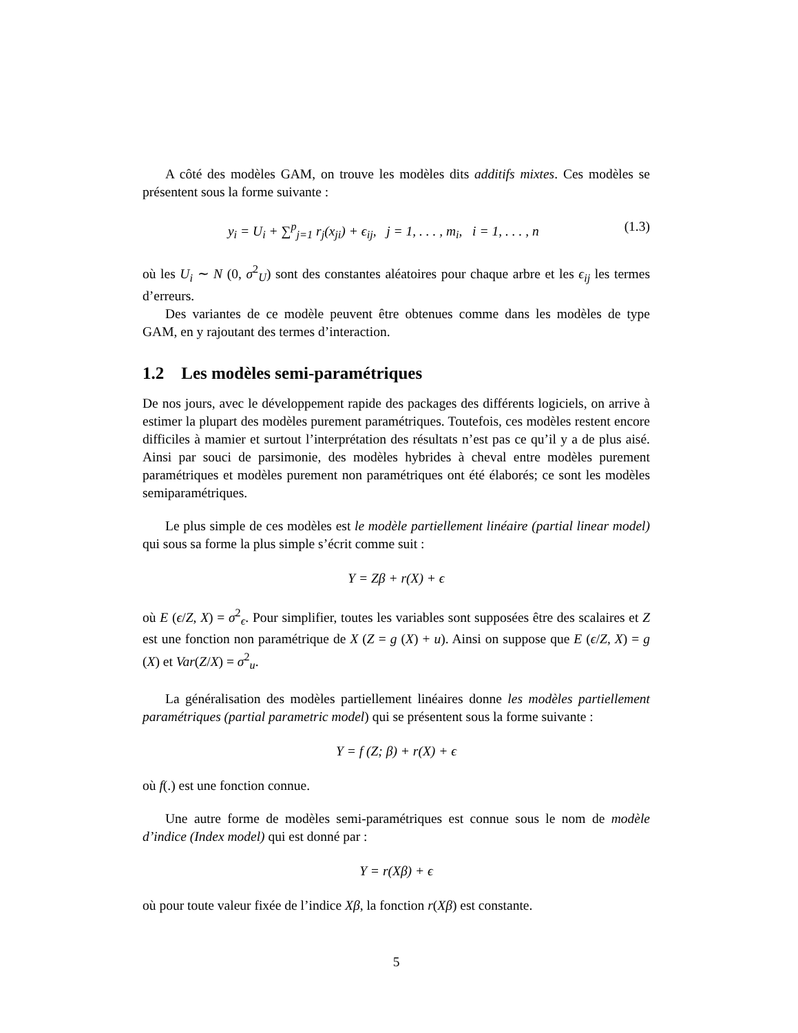A côté des modèles GAM, on trouve les modèles dits additifs mixtes. Ces modèles se présentent sous la forme suivante :
y<sub>i</sub> = U<sub>i</sub> + ∑<sup>p</sup><sub>j=1</sub> r<sub>j</sub>(x<sub>ji</sub>) + ϵ<sub>ij</sub>, j = 1, . . . , m<sub>i</sub>, i = 1, . . . , n (1.3)
où les U<sub>i</sub> ∼ N (0, σ<sup>2</sup><sub>U</sub>) sont des constantes aléatoires pour chaque arbre et les ϵ<sub>ij</sub> les termes d’erreurs.
Des variantes de ce modèle peuvent être obtenues comme dans les modèles de type GAM, en y rajoutant des termes d’interaction.
1.2 Les modèles semi-paramétriques
De nos jours, avec le développement rapide des packages des différents logiciels, on arrive à estimer la plupart des modèles purement paramétriques. Toutefois, ces modèles restent encore difficiles à mamier et surtout l’interprétation des résultats n’est pas ce qu’il y a de plus aisé. Ainsi par souci de parsimonie, des modèles hybrides à cheval entre modèles purement paramétriques et modèles purement non paramétriques ont été élaborés; ce sont les modèles semiparamétriques.
Le plus simple de ces modèles est le modèle partiellement linéaire (partial linear model) qui sous sa forme la plus simple s’écrit comme suit :
Y = Zβ + r(X) + ϵ
où E (ϵ/Z, X) = σ<sup>2</sup><sub>ϵ</sub>. Pour simplifier, toutes les variables sont supposées être des scalaires et Z est une fonction non paramétrique de X (Z = g (X) + u). Ainsi on suppose que E (ϵ/Z, X) = g (X) et Var(Z/X) = σ<sup>2</sup><sub>u</sub>.
La généralisation des modèles partiellement linéaires donne les modèles partiellement paramétriques (partial parametric model) qui se présentent sous la forme suivante :
Y = f (Z; β) + r(X) + ϵ
où f(.) est une fonction connue.
Une autre forme de modèles semi-paramétriques est connue sous le nom de modèle d’indice (Index model) qui est donné par :
Y = r(Xβ) + ϵ
où pour toute valeur fixée de l’indice Xβ, la fonction r(Xβ) est constante.
5